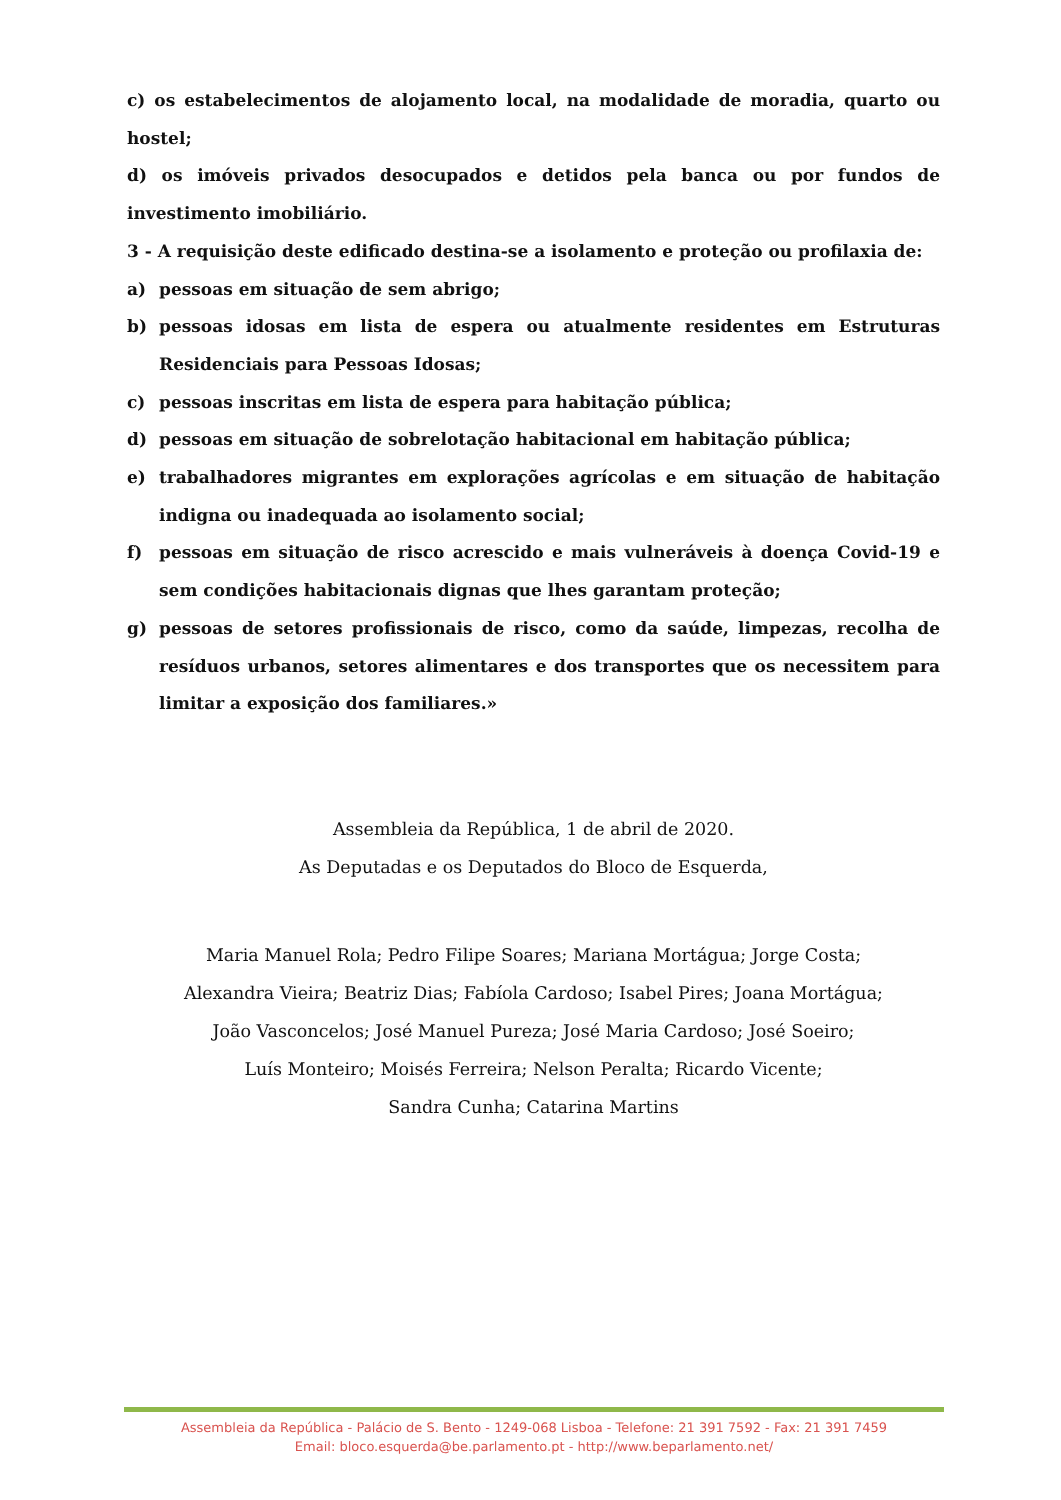c) os estabelecimentos de alojamento local, na modalidade de moradia, quarto ou hostel;
d) os imóveis privados desocupados e detidos pela banca ou por fundos de investimento imobiliário.
3 - A requisição deste edificado destina-se a isolamento e proteção ou profilaxia de:
a) pessoas em situação de sem abrigo;
b) pessoas idosas em lista de espera ou atualmente residentes em Estruturas Residenciais para Pessoas Idosas;
c) pessoas inscritas em lista de espera para habitação pública;
d) pessoas em situação de sobrelotação habitacional em habitação pública;
e) trabalhadores migrantes em explorações agrícolas e em situação de habitação indigna ou inadequada ao isolamento social;
f) pessoas em situação de risco acrescido e mais vulneráveis à doença Covid-19 e sem condições habitacionais dignas que lhes garantam proteção;
g) pessoas de setores profissionais de risco, como da saúde, limpezas, recolha de resíduos urbanos, setores alimentares e dos transportes que os necessitem para limitar a exposição dos familiares.»
Assembleia da República, 1 de abril de 2020.
As Deputadas e os Deputados do Bloco de Esquerda,
Maria Manuel Rola; Pedro Filipe Soares; Mariana Mortágua; Jorge Costa;
Alexandra Vieira; Beatriz Dias; Fabíola Cardoso; Isabel Pires; Joana Mortágua;
João Vasconcelos; José Manuel Pureza; José Maria Cardoso; José Soeiro;
Luís Monteiro; Moisés Ferreira; Nelson Peralta; Ricardo Vicente;
Sandra Cunha; Catarina Martins
Assembleia da República - Palácio de S. Bento - 1249-068 Lisboa - Telefone: 21 391 7592 - Fax: 21 391 7459
Email: bloco.esquerda@be.parlamento.pt - http://www.beparlamento.net/